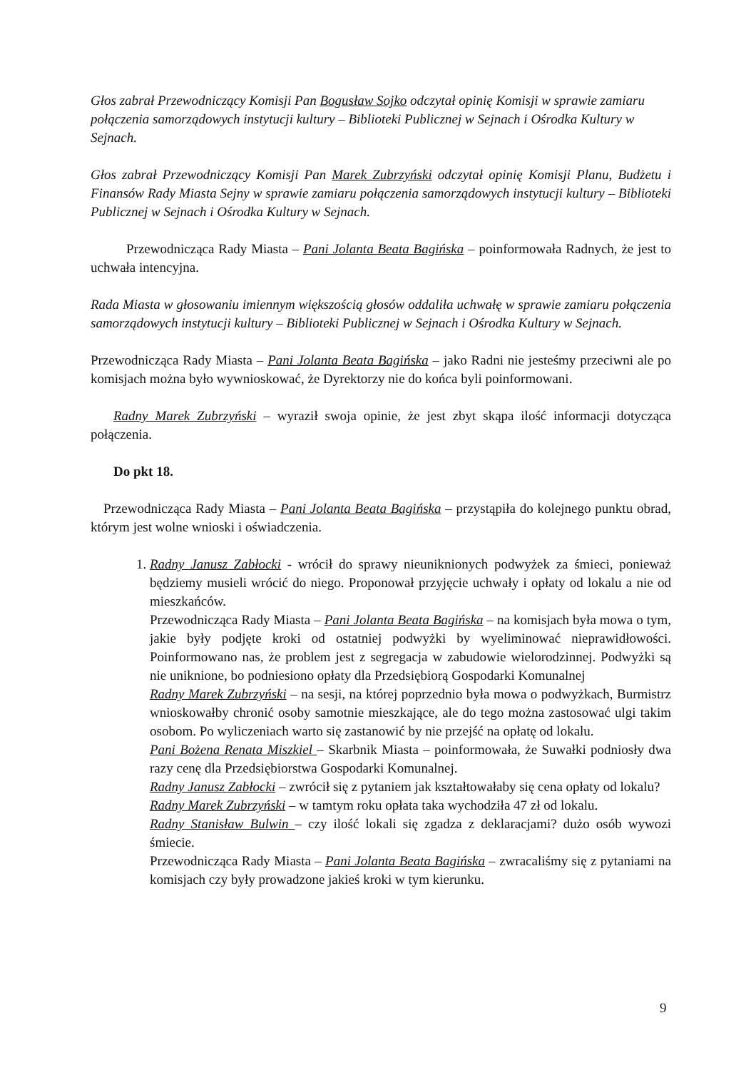Głos zabrał Przewodniczący Komisji Pan Bogusław Sojko odczytał opinię Komisji w sprawie zamiaru połączenia samorządowych instytucji kultury – Biblioteki Publicznej w Sejnach i Ośrodka Kultury w Sejnach.
Głos zabrał Przewodniczący Komisji Pan Marek Zubrzyński odczytał opinię Komisji Planu, Budżetu i Finansów Rady Miasta Sejny w sprawie zamiaru połączenia samorządowych instytucji kultury – Biblioteki Publicznej w Sejnach i Ośrodka Kultury w Sejnach.
Przewodnicząca Rady Miasta – Pani Jolanta Beata Bagińska – poinformowała Radnych, że jest to uchwała intencyjna.
Rada Miasta w głosowaniu imiennym większością głosów oddaliła uchwałę w sprawie zamiaru połączenia samorządowych instytucji kultury – Biblioteki Publicznej w Sejnach i Ośrodka Kultury w Sejnach.
Przewodnicząca Rady Miasta – Pani Jolanta Beata Bagińska – jako Radni nie jesteśmy przeciwni ale po komisjach można było wywnioskować, że Dyrektorzy nie do końca byli poinformowani.
Radny Marek Zubrzyński – wyraził swoja opinie, że jest zbyt skąpa ilość informacji dotycząca połączenia.
Do pkt 18.
Przewodnicząca Rady Miasta – Pani Jolanta Beata Bagińska – przystąpiła do kolejnego punktu obrad, którym jest wolne wnioski i oświadczenia.
1. Radny Janusz Zabłocki - wrócił do sprawy nieuniknionych podwyżek za śmieci, ponieważ będziemy musieli wrócić do niego. Proponował przyjęcie uchwały i opłaty od lokalu a nie od mieszkańców.
Przewodnicząca Rady Miasta – Pani Jolanta Beata Bagińska – na komisjach była mowa o tym, jakie były podjęte kroki od ostatniej podwyżki by wyeliminować nieprawidłowości. Poinformowano nas, że problem jest z segregacja w zabudowie wielorodzinnej. Podwyżki są nie uniknione, bo podniesiono opłaty dla Przedsiębiorą Gospodarki Komunalnej
Radny Marek Zubrzyński – na sesji, na której poprzednio była mowa o podwyżkach, Burmistrz wnioskowałby chronić osoby samotnie mieszkające, ale do tego można zastosować ulgi takim osobom. Po wyliczeniach warto się zastanowić by nie przejść na opłatę od lokalu.
Pani Bożena Renata Miszkiel – Skarbnik Miasta – poinformowała, że Suwałki podniosły dwa razy cenę dla Przedsiębiorstwa Gospodarki Komunalnej.
Radny Janusz Zabłocki – zwrócił się z pytaniem jak kształtowałaby się cena opłaty od lokalu?
Radny Marek Zubrzyński – w tamtym roku opłata taka wychodziła 47 zł od lokalu.
Radny Stanisław Bulwin – czy ilość lokali się zgadza z deklaracjami? dużo osób wywozi śmiecie.
Przewodnicząca Rady Miasta – Pani Jolanta Beata Bagińska – zwracaliśmy się z pytaniami na komisjach czy były prowadzone jakieś kroki w tym kierunku.
9